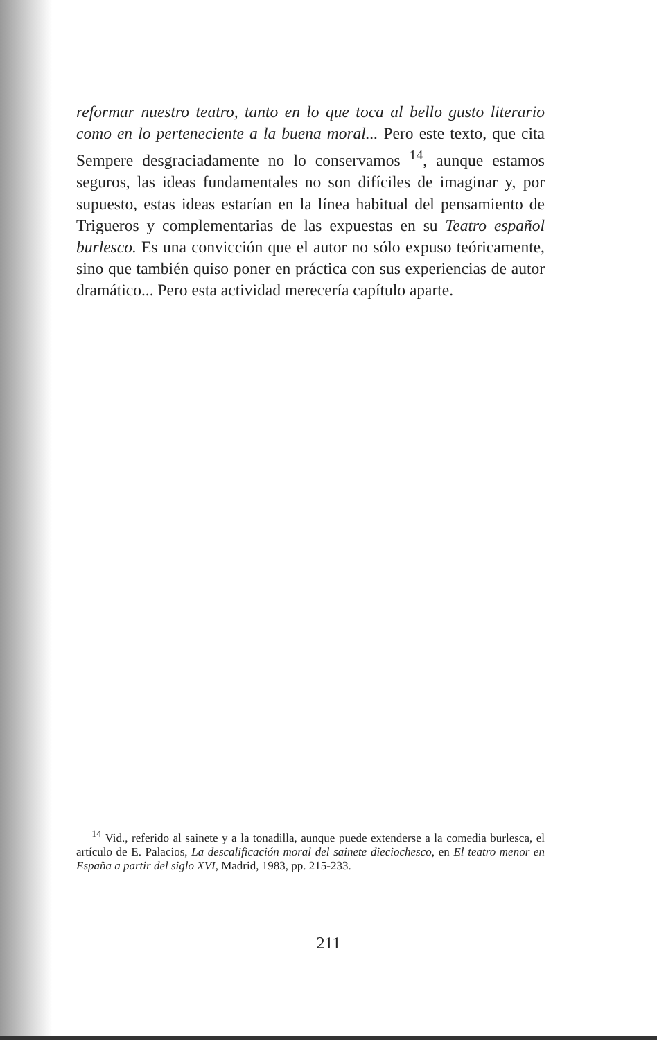reformar nuestro teatro, tanto en lo que toca al bello gusto literario como en lo perteneciente a la buena moral... Pero este texto, que cita Sempere desgraciadamente no lo conservamos <sup>14</sup>, aunque estamos seguros, las ideas fundamentales no son difíciles de imaginar y, por supuesto, estas ideas estarían en la línea habitual del pensamiento de Trigueros y complementarias de las expuestas en su Teatro español burlesco. Es una convicción que el autor no sólo expuso teóricamente, sino que también quiso poner en práctica con sus experiencias de autor dramático... Pero esta actividad merecería capítulo aparte.
<sup>14</sup> Vid., referido al sainete y a la tonadilla, aunque puede extenderse a la comedia burlesca, el artículo de E. Palacios, La descalificación moral del sainete dieciochesco, en El teatro menor en España a partir del siglo XVI, Madrid, 1983, pp. 215-233.
211